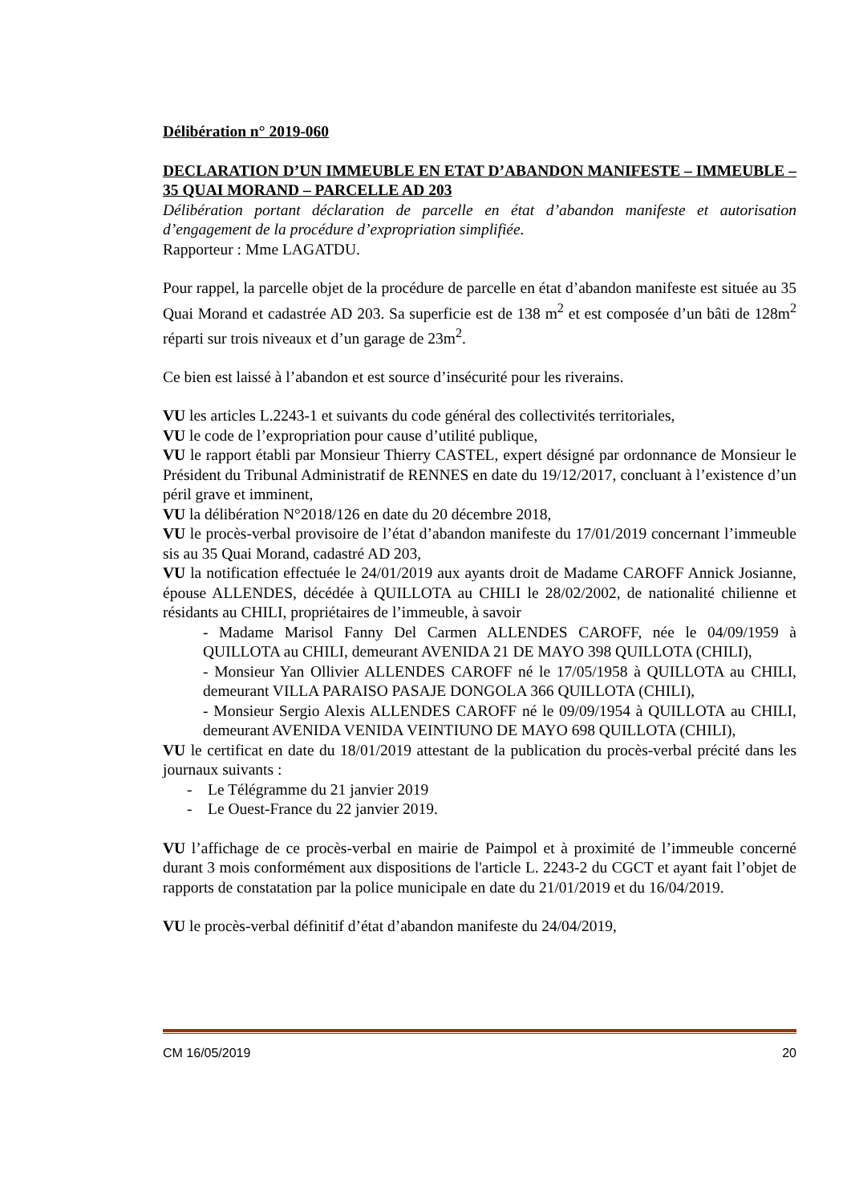Délibération n° 2019-060
DECLARATION D’UN IMMEUBLE EN ETAT D’ABANDON MANIFESTE – IMMEUBLE – 35 QUAI MORAND – PARCELLE AD 203
Délibération portant déclaration de parcelle en état d’abandon manifeste et autorisation d’engagement de la procédure d’expropriation simplifiée.
Rapporteur : Mme LAGATDU.
Pour rappel, la parcelle objet de la procédure de parcelle en état d’abandon manifeste est située au 35 Quai Morand et cadastrée AD 203. Sa superficie est de 138 m<sup>2</sup> et est composée d’un bâti de 128m<sup>2</sup> réparti sur trois niveaux et d’un garage de 23m<sup>2</sup>.
Ce bien est laissé à l’abandon et est source d’insécurité pour les riverains.
VU les articles L.2243-1 et suivants du code général des collectivités territoriales,
VU le code de l’expropriation pour cause d’utilité publique,
VU le rapport établi par Monsieur Thierry CASTEL, expert désigné par ordonnance de Monsieur le Président du Tribunal Administratif de RENNES en date du 19/12/2017, concluant à l’existence d’un péril grave et imminent,
VU la délibération N°2018/126 en date du 20 décembre 2018,
VU le procès-verbal provisoire de l’état d’abandon manifeste du 17/01/2019 concernant l’immeuble sis au 35 Quai Morand, cadastré AD 203,
VU la notification effectuée le 24/01/2019 aux ayants droit de Madame CAROFF Annick Josianne, épouse ALLENDES, décédée à QUILLOTA au CHILI le 28/02/2002, de nationalité chilienne et résidants au CHILI, propriétaires de l’immeuble, à savoir
- Madame Marisol Fanny Del Carmen ALLENDES CAROFF, née le 04/09/1959 à QUILLOTA au CHILI, demeurant AVENIDA 21 DE MAYO 398 QUILLOTA (CHILI),
- Monsieur Yan Ollivier ALLENDES CAROFF né le 17/05/1958 à QUILLOTA au CHILI, demeurant VILLA PARAISO PASAJE DONGOLA 366 QUILLOTA (CHILI),
- Monsieur Sergio Alexis ALLENDES CAROFF né le 09/09/1954 à QUILLOTA au CHILI, demeurant AVENIDA VENIDA VEINTIUNO DE MAYO 698 QUILLOTA (CHILI),
VU le certificat en date du 18/01/2019 attestant de la publication du procès-verbal précité dans les journaux suivants :
- Le Télégramme du 21 janvier 2019
- Le Ouest-France du 22 janvier 2019.
VU l’affichage de ce procès-verbal en mairie de Paimpol et à proximité de l’immeuble concerné durant 3 mois conformément aux dispositions de l'article L. 2243-2 du CGCT et ayant fait l’objet de rapports de constatation par la police municipale en date du 21/01/2019 et du 16/04/2019.
VU le procès-verbal définitif d’état d’abandon manifeste du 24/04/2019,
CM 16/05/2019 20